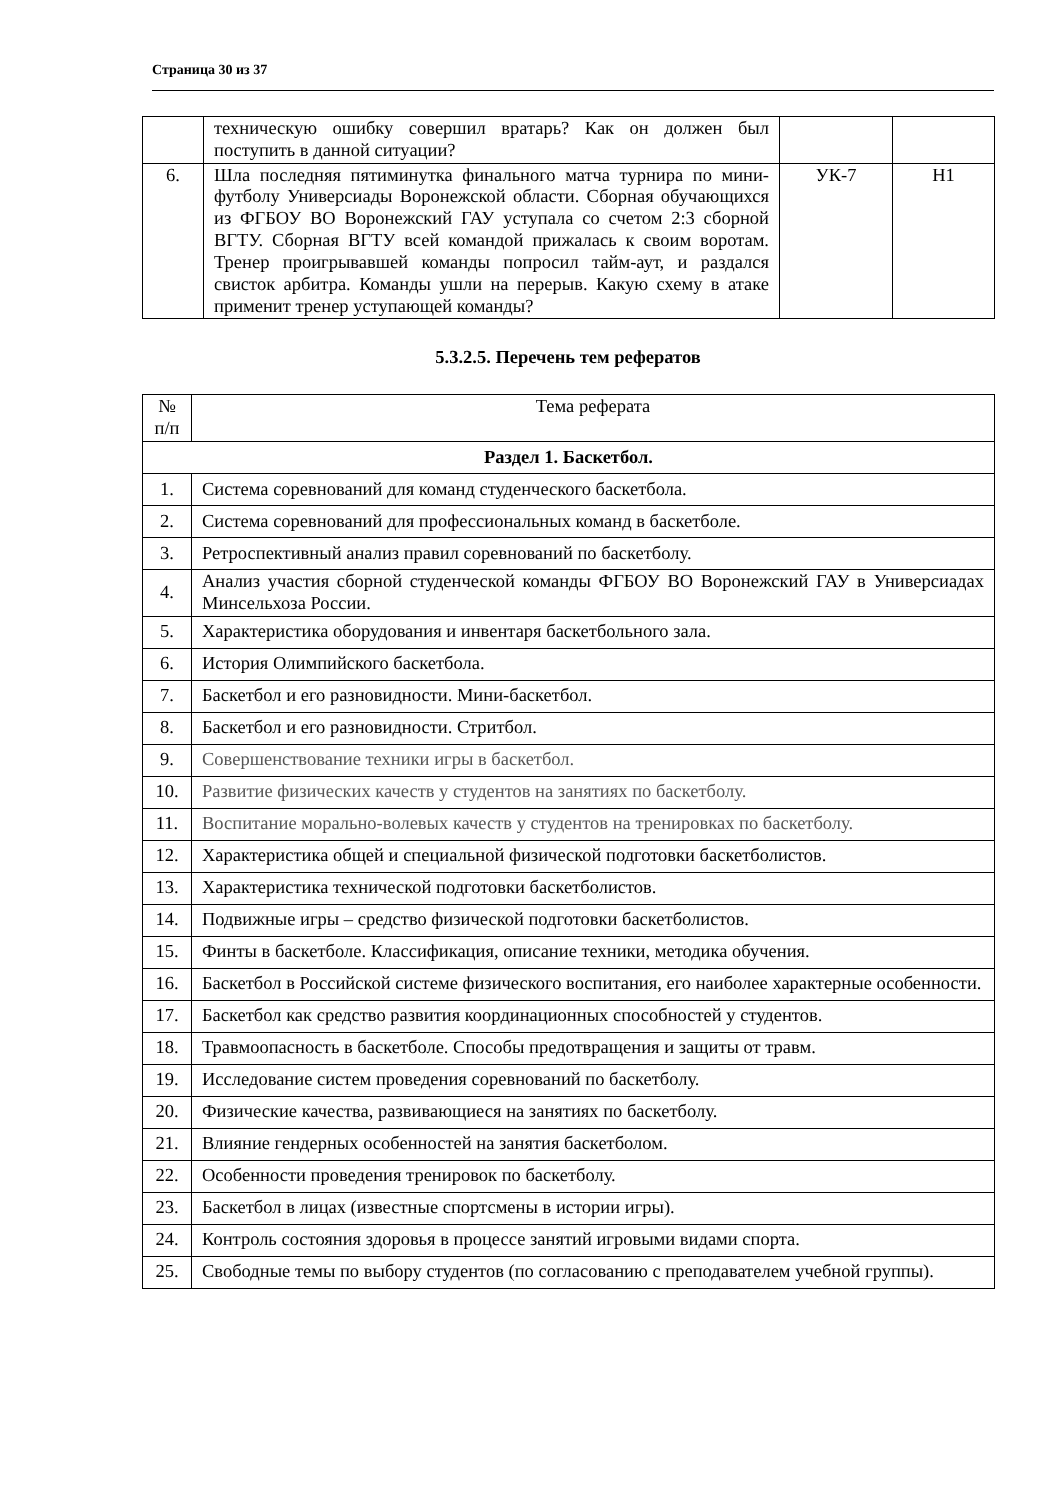Страница 30 из 37
| | техническую ошибку совершил вратарь? Как он должен был поступить в данной ситуации? | | |
| 6. | Шла последняя пятиминутка финального матча турнира по мини-футболу Универсиады Воронежской области. Сборная обучающихся из ФГБОУ ВО Воронежский ГАУ уступала со счетом 2:3 сборной ВГТУ. Сборная ВГТУ всей командой прижалась к своим воротам. Тренер проигрывавшей команды попросил тайм-аут, и раздался свисток арбитра. Команды ушли на перерыв. Какую схему в атаке применит тренер уступающей команды? | УК-7 | Н1 |
5.3.2.5. Перечень тем рефератов
| № п/п | Тема реферата |
| --- | --- |
| Раздел 1. Баскетбол. | |
| 1. | Система соревнований для команд студенческого баскетбола. |
| 2. | Система соревнований для профессиональных команд в баскетболе. |
| 3. | Ретроспективный анализ правил соревнований по баскетболу. |
| 4. | Анализ участия сборной студенческой команды ФГБОУ ВО Воронежский ГАУ в Универсиадах Минсельхоза России. |
| 5. | Характеристика оборудования и инвентаря баскетбольного зала. |
| 6. | История Олимпийского баскетбола. |
| 7. | Баскетбол и его разновидности. Мини-баскетбол. |
| 8. | Баскетбол и его разновидности. Стритбол. |
| 9. | Совершенствование техники игры в баскетбол. |
| 10. | Развитие физических качеств у студентов на занятиях по баскетболу. |
| 11. | Воспитание морально-волевых качеств у студентов на тренировках по баскетболу. |
| 12. | Характеристика общей и специальной физической подготовки баскетболистов. |
| 13. | Характеристика технической подготовки баскетболистов. |
| 14. | Подвижные игры – средство физической подготовки баскетболистов. |
| 15. | Финты в баскетболе. Классификация, описание техники, методика обучения. |
| 16. | Баскетбол в Российской системе физического воспитания, его наиболее характерные особенности. |
| 17. | Баскетбол как средство развития координационных способностей у студентов. |
| 18. | Травмоопасность в баскетболе. Способы предотвращения и защиты от травм. |
| 19. | Исследование систем проведения соревнований по баскетболу. |
| 20. | Физические качества, развивающиеся на занятиях по баскетболу. |
| 21. | Влияние гендерных особенностей на занятия баскетболом. |
| 22. | Особенности проведения тренировок по баскетболу. |
| 23. | Баскетбол в лицах (известные спортсмены в истории игры). |
| 24. | Контроль состояния здоровья в процессе занятий игровыми видами спорта. |
| 25. | Свободные темы по выбору студентов (по согласованию с преподавателем учебной группы). |